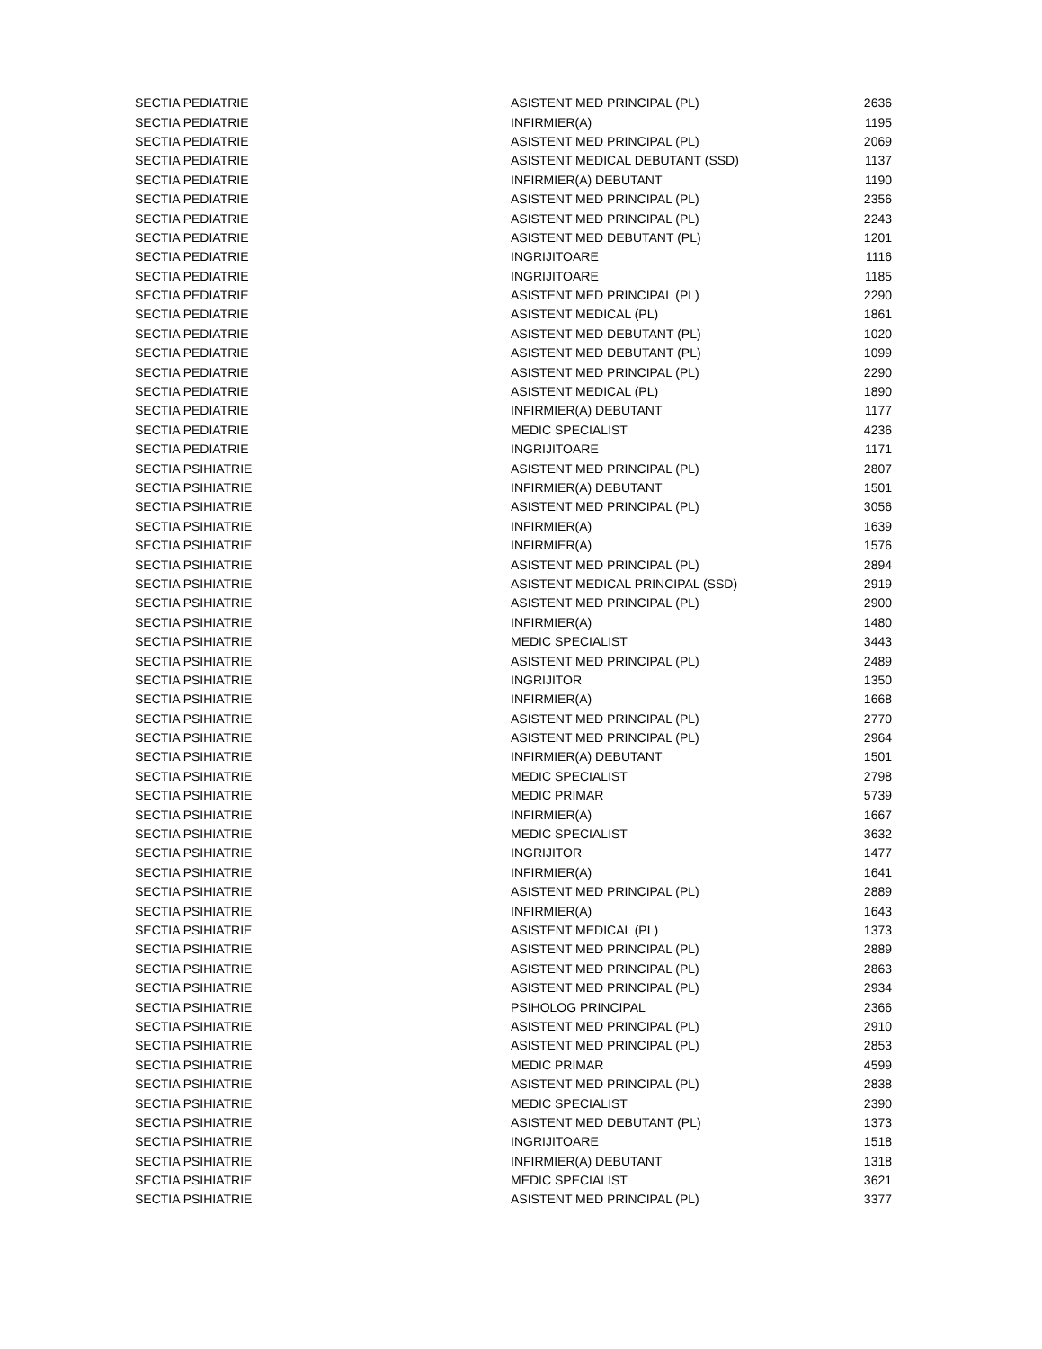| SECTIA PEDIATRIE | ASISTENT MED PRINCIPAL (PL) | 2636 |
| SECTIA PEDIATRIE | INFIRMIER(A) | 1195 |
| SECTIA PEDIATRIE | ASISTENT MED PRINCIPAL (PL) | 2069 |
| SECTIA PEDIATRIE | ASISTENT MEDICAL DEBUTANT (SSD) | 1137 |
| SECTIA PEDIATRIE | INFIRMIER(A) DEBUTANT | 1190 |
| SECTIA PEDIATRIE | ASISTENT MED PRINCIPAL (PL) | 2356 |
| SECTIA PEDIATRIE | ASISTENT MED PRINCIPAL (PL) | 2243 |
| SECTIA PEDIATRIE | ASISTENT MED DEBUTANT (PL) | 1201 |
| SECTIA PEDIATRIE | INGRIJITOARE | 1116 |
| SECTIA PEDIATRIE | INGRIJITOARE | 1185 |
| SECTIA PEDIATRIE | ASISTENT MED PRINCIPAL (PL) | 2290 |
| SECTIA PEDIATRIE | ASISTENT MEDICAL (PL) | 1861 |
| SECTIA PEDIATRIE | ASISTENT MED DEBUTANT (PL) | 1020 |
| SECTIA PEDIATRIE | ASISTENT MED DEBUTANT (PL) | 1099 |
| SECTIA PEDIATRIE | ASISTENT MED PRINCIPAL (PL) | 2290 |
| SECTIA PEDIATRIE | ASISTENT MEDICAL (PL) | 1890 |
| SECTIA PEDIATRIE | INFIRMIER(A) DEBUTANT | 1177 |
| SECTIA PEDIATRIE | MEDIC SPECIALIST | 4236 |
| SECTIA PEDIATRIE | INGRIJITOARE | 1171 |
| SECTIA PSIHIATRIE | ASISTENT MED PRINCIPAL (PL) | 2807 |
| SECTIA PSIHIATRIE | INFIRMIER(A) DEBUTANT | 1501 |
| SECTIA PSIHIATRIE | ASISTENT MED PRINCIPAL (PL) | 3056 |
| SECTIA PSIHIATRIE | INFIRMIER(A) | 1639 |
| SECTIA PSIHIATRIE | INFIRMIER(A) | 1576 |
| SECTIA PSIHIATRIE | ASISTENT MED PRINCIPAL (PL) | 2894 |
| SECTIA PSIHIATRIE | ASISTENT MEDICAL PRINCIPAL (SSD) | 2919 |
| SECTIA PSIHIATRIE | ASISTENT MED PRINCIPAL (PL) | 2900 |
| SECTIA PSIHIATRIE | INFIRMIER(A) | 1480 |
| SECTIA PSIHIATRIE | MEDIC SPECIALIST | 3443 |
| SECTIA PSIHIATRIE | ASISTENT MED PRINCIPAL (PL) | 2489 |
| SECTIA PSIHIATRIE | INGRIJITOR | 1350 |
| SECTIA PSIHIATRIE | INFIRMIER(A) | 1668 |
| SECTIA PSIHIATRIE | ASISTENT MED PRINCIPAL (PL) | 2770 |
| SECTIA PSIHIATRIE | ASISTENT MED PRINCIPAL (PL) | 2964 |
| SECTIA PSIHIATRIE | INFIRMIER(A) DEBUTANT | 1501 |
| SECTIA PSIHIATRIE | MEDIC SPECIALIST | 2798 |
| SECTIA PSIHIATRIE | MEDIC PRIMAR | 5739 |
| SECTIA PSIHIATRIE | INFIRMIER(A) | 1667 |
| SECTIA PSIHIATRIE | MEDIC SPECIALIST | 3632 |
| SECTIA PSIHIATRIE | INGRIJITOR | 1477 |
| SECTIA PSIHIATRIE | INFIRMIER(A) | 1641 |
| SECTIA PSIHIATRIE | ASISTENT MED PRINCIPAL (PL) | 2889 |
| SECTIA PSIHIATRIE | INFIRMIER(A) | 1643 |
| SECTIA PSIHIATRIE | ASISTENT MEDICAL (PL) | 1373 |
| SECTIA PSIHIATRIE | ASISTENT MED PRINCIPAL (PL) | 2889 |
| SECTIA PSIHIATRIE | ASISTENT MED PRINCIPAL (PL) | 2863 |
| SECTIA PSIHIATRIE | ASISTENT MED PRINCIPAL (PL) | 2934 |
| SECTIA PSIHIATRIE | PSIHOLOG PRINCIPAL | 2366 |
| SECTIA PSIHIATRIE | ASISTENT MED PRINCIPAL (PL) | 2910 |
| SECTIA PSIHIATRIE | ASISTENT MED PRINCIPAL (PL) | 2853 |
| SECTIA PSIHIATRIE | MEDIC PRIMAR | 4599 |
| SECTIA PSIHIATRIE | ASISTENT MED PRINCIPAL (PL) | 2838 |
| SECTIA PSIHIATRIE | MEDIC SPECIALIST | 2390 |
| SECTIA PSIHIATRIE | ASISTENT MED DEBUTANT (PL) | 1373 |
| SECTIA PSIHIATRIE | INGRIJITOARE | 1518 |
| SECTIA PSIHIATRIE | INFIRMIER(A) DEBUTANT | 1318 |
| SECTIA PSIHIATRIE | MEDIC SPECIALIST | 3621 |
| SECTIA PSIHIATRIE | ASISTENT MED PRINCIPAL (PL) | 3377 |